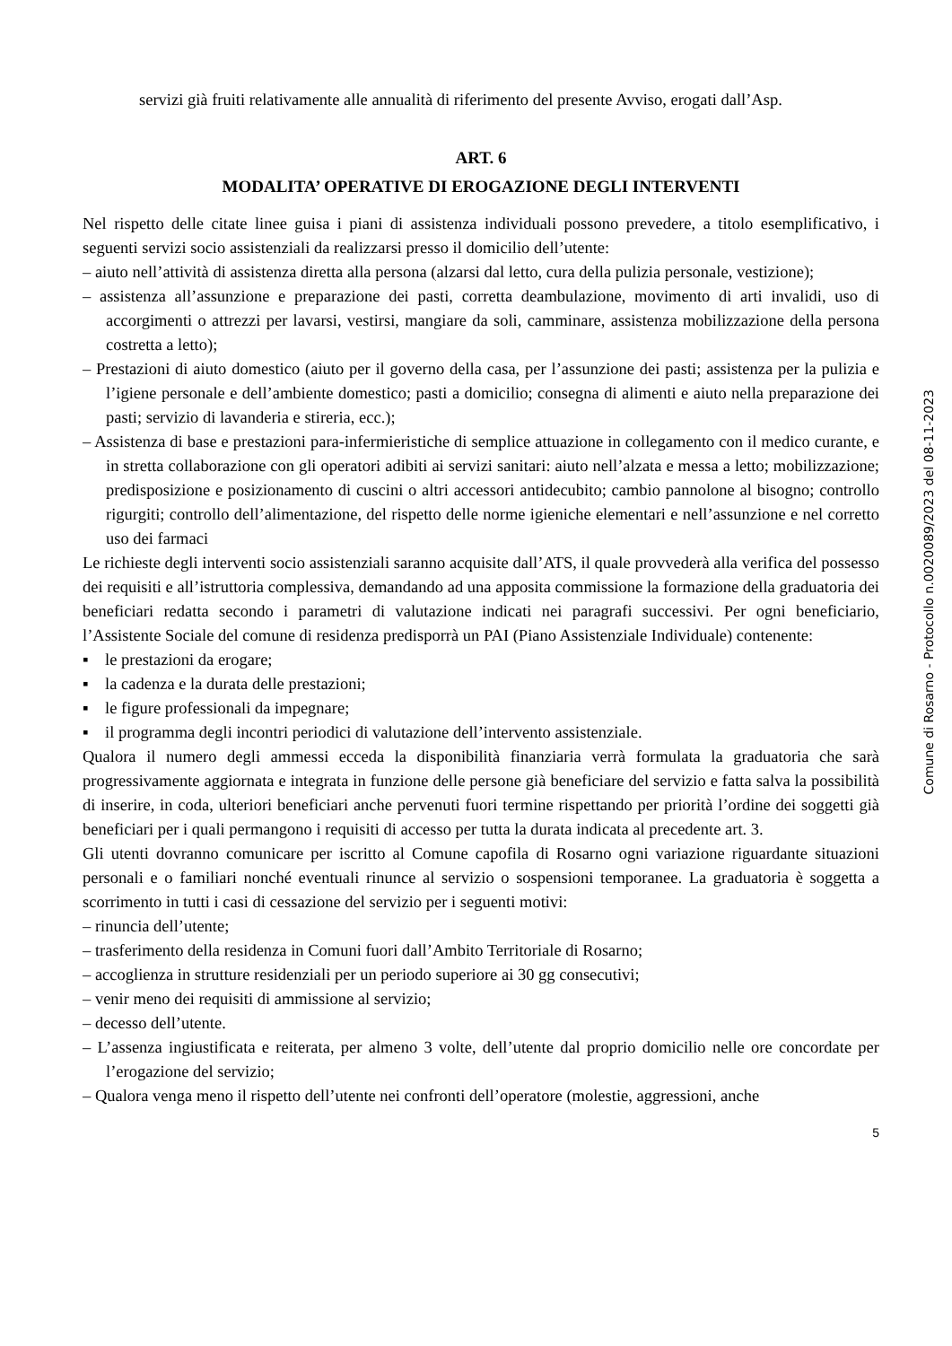servizi già fruiti relativamente alle annualità di riferimento del presente Avviso, erogati dall’Asp.
ART. 6
MODALITA’ OPERATIVE DI EROGAZIONE DEGLI INTERVENTI
Nel rispetto delle citate linee guisa i piani di assistenza individuali possono prevedere, a titolo esemplificativo, i seguenti servizi socio assistenziali da realizzarsi presso il domicilio dell’utente:
– aiuto nell’attività di assistenza diretta alla persona (alzarsi dal letto, cura della pulizia personale, vestizione);
– assistenza all’assunzione e preparazione dei pasti, corretta deambulazione, movimento di arti invalidi, uso di accorgimenti o attrezzi per lavarsi, vestirsi, mangiare da soli, camminare, assistenza mobilizzazione della persona costretta a letto);
– Prestazioni di aiuto domestico (aiuto per il governo della casa, per l’assunzione dei pasti; assistenza per la pulizia e l’igiene personale e dell’ambiente domestico; pasti a domicilio; consegna di alimenti e aiuto nella preparazione dei pasti; servizio di lavanderia e stireria, ecc.);
– Assistenza di base e prestazioni para-infermieristiche di semplice attuazione in collegamento con il medico curante, e in stretta collaborazione con gli operatori adibiti ai servizi sanitari: aiuto nell’alzata e messa a letto; mobilizzazione; predisposizione e posizionamento di cuscini o altri accessori antidecubito; cambio pannolone al bisogno; controllo rigurgiti; controllo dell’alimentazione, del rispetto delle norme igieniche elementari e nell’assunzione e nel corretto uso dei farmaci
Le richieste degli interventi socio assistenziali saranno acquisite dall’ATS, il quale provvederà alla verifica del possesso dei requisiti e all’istruttoria complessiva, demandando ad una apposita commissione la formazione della graduatoria dei beneficiari redatta secondo i parametri di valutazione indicati nei paragrafi successivi. Per ogni beneficiario, l’Assistente Sociale del comune di residenza predisporrà un PAI (Piano Assistenziale Individuale) contenente:
▪ le prestazioni da erogare;
▪ la cadenza e la durata delle prestazioni;
▪ le figure professionali da impegnare;
▪ il programma degli incontri periodici di valutazione dell’intervento assistenziale.
Qualora il numero degli ammessi ecceda la disponibilità finanziaria verrà formulata la graduatoria che sarà progressivamente aggiornata e integrata in funzione delle persone già beneficiare del servizio e fatta salva la possibilità di inserire, in coda, ulteriori beneficiari anche pervenuti fuori termine rispettando per priorità l’ordine dei soggetti già beneficiari per i quali permangono i requisiti di accesso per tutta la durata indicata al precedente art. 3.
Gli utenti dovranno comunicare per iscritto al Comune capofila di Rosarno ogni variazione riguardante situazioni personali e o familiari nonché eventuali rinunce al servizio o sospensioni temporanee. La graduatoria è soggetta a scorrimento in tutti i casi di cessazione del servizio per i seguenti motivi:
– rinuncia dell’utente;
– trasferimento della residenza in Comuni fuori dall’Ambito Territoriale di Rosarno;
– accoglienza in strutture residenziali per un periodo superiore ai 30 gg consecutivi;
– venir meno dei requisiti di ammissione al servizio;
– decesso dell’utente.
– L’assenza ingiustificata e reiterata, per almeno 3 volte, dell’utente dal proprio domicilio nelle ore concordate per l’erogazione del servizio;
– Qualora venga meno il rispetto dell’utente nei confronti dell’operatore (molestie, aggressioni, anche
5
Comune di Rosarno - Protocollo n.0020089/2023 del 08-11-2023